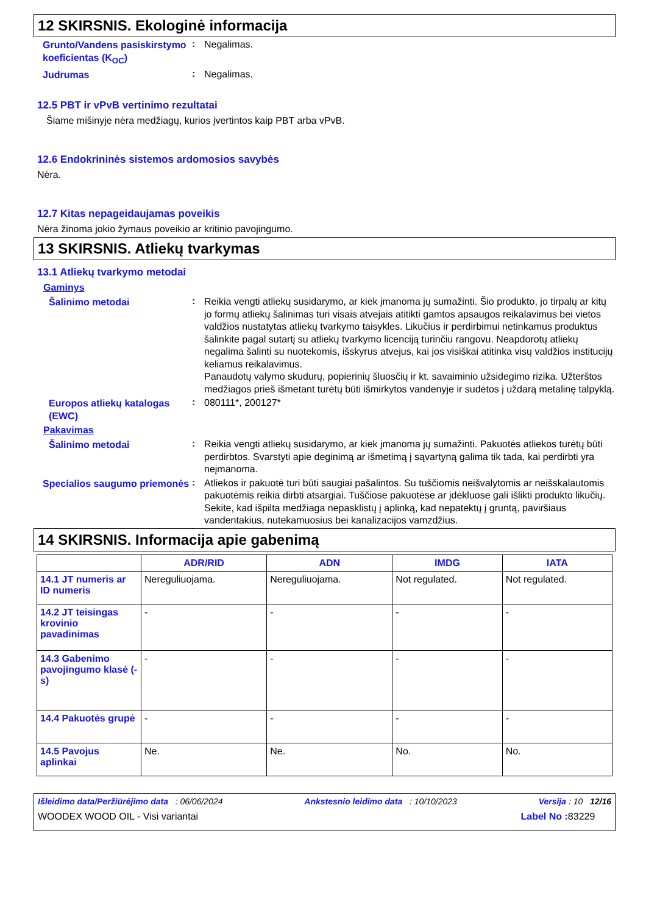12 SKIRSNIS. Ekologinė informacija
Grunto/Vandens pasiskirstymo koeficientas (K<sub>OC</sub>)
:
Negalimas.
Judrumas
:
Negalimas.
12.5 PBT ir vPvB vertinimo rezultatai
Šiame mišinyje nėra medžiagų, kurios įvertintos kaip PBT arba vPvB.
12.6 Endokrininės sistemos ardomosios savybės
Nėra.
12.7 Kitas nepageidaujamas poveikis
Nėra žinoma jokio žymaus poveikio ar kritinio pavojingumo.
13 SKIRSNIS. Atliekų tvarkymas
13.1 Atliekų tvarkymo metodai
Gaminys
Šalinimo metodai
:
Reikia vengti atliekų susidarymo, ar kiek įmanoma jų sumažinti. Šio produkto, jo tirpalų ar kitų jo formų atliekų šalinimas turi visais atvejais atitikti gamtos apsaugos reikalavimus bei vietos valdžios nustatytas atliekų tvarkymo taisykles. Likučius ir perdirbimui netinkamus produktus šalinkite pagal sutartį su atliekų tvarkymo licenciją turinčiu rangovu. Neapdorotų atliekų negalima šalinti su nuotekomis, išskyrus atvejus, kai jos visiškai atitinka visų valdžios institucijų keliamus reikalavimus.
Panaudotų valymo skudurų, popierinių šluosčių ir kt. savaiminio užsidegimo rizika. Užterštos medžiagos prieš išmetant turėtų būti išmirkytos vandenyje ir sudėtos į uždarą metalinę talpyklą.
Europos atliekų katalogas (EWC)
:
080111*, 200127*
Pakavimas
Šalinimo metodai
:
Reikia vengti atliekų susidarymo, ar kiek įmanoma jų sumažinti. Pakuotės atliekos turėtų būti perdirbtos. Svarstyti apie deginimą ar išmetimą į sąvartyną galima tik tada, kai perdirbti yra neįmanoma.
Specialios saugumo priemonės
:
Atliekos ir pakuotė turi būti saugiai pašalintos. Su tuščiomis neišvalytomis ar neišskalautomis pakuotėmis reikia dirbti atsargiai. Tuščiose pakuotėse ar įdėkluose gali išlikti produkto likučių. Sekite, kad išpilta medžiaga nepasklistų į aplinką, kad nepatektų į gruntą, paviršiaus vandentakius, nutekamuosius bei kanalizacijos vamzdžius.
14 SKIRSNIS. Informacija apie gabenimą
| | ADR/RID | ADN | IMDG | IATA |
| --- | --- | --- | --- | --- |
| 14.1 JT numeris ar ID numeris | Nereguliuojama. | Nereguliuojama. | Not regulated. | Not regulated. |
| 14.2 JT teisingas krovinio pavadinimas | - | - | - | - |
| 14.3 Gabenimo pavojingumo klasė (-s) | - | - | - | - |
| 14.4 Pakuotės grupė | - | - | - | - |
| 14.5 Pavojus aplinkai | Ne. | Ne. | No. | No. |
Išleidimo data/Peržiūrėjimo data : 06/06/2024 Ankstesnio leidimo data : 10/10/2023 Versija : 10 12/16
WOODEX WOOD OIL - Visi variantai Label No : 83229